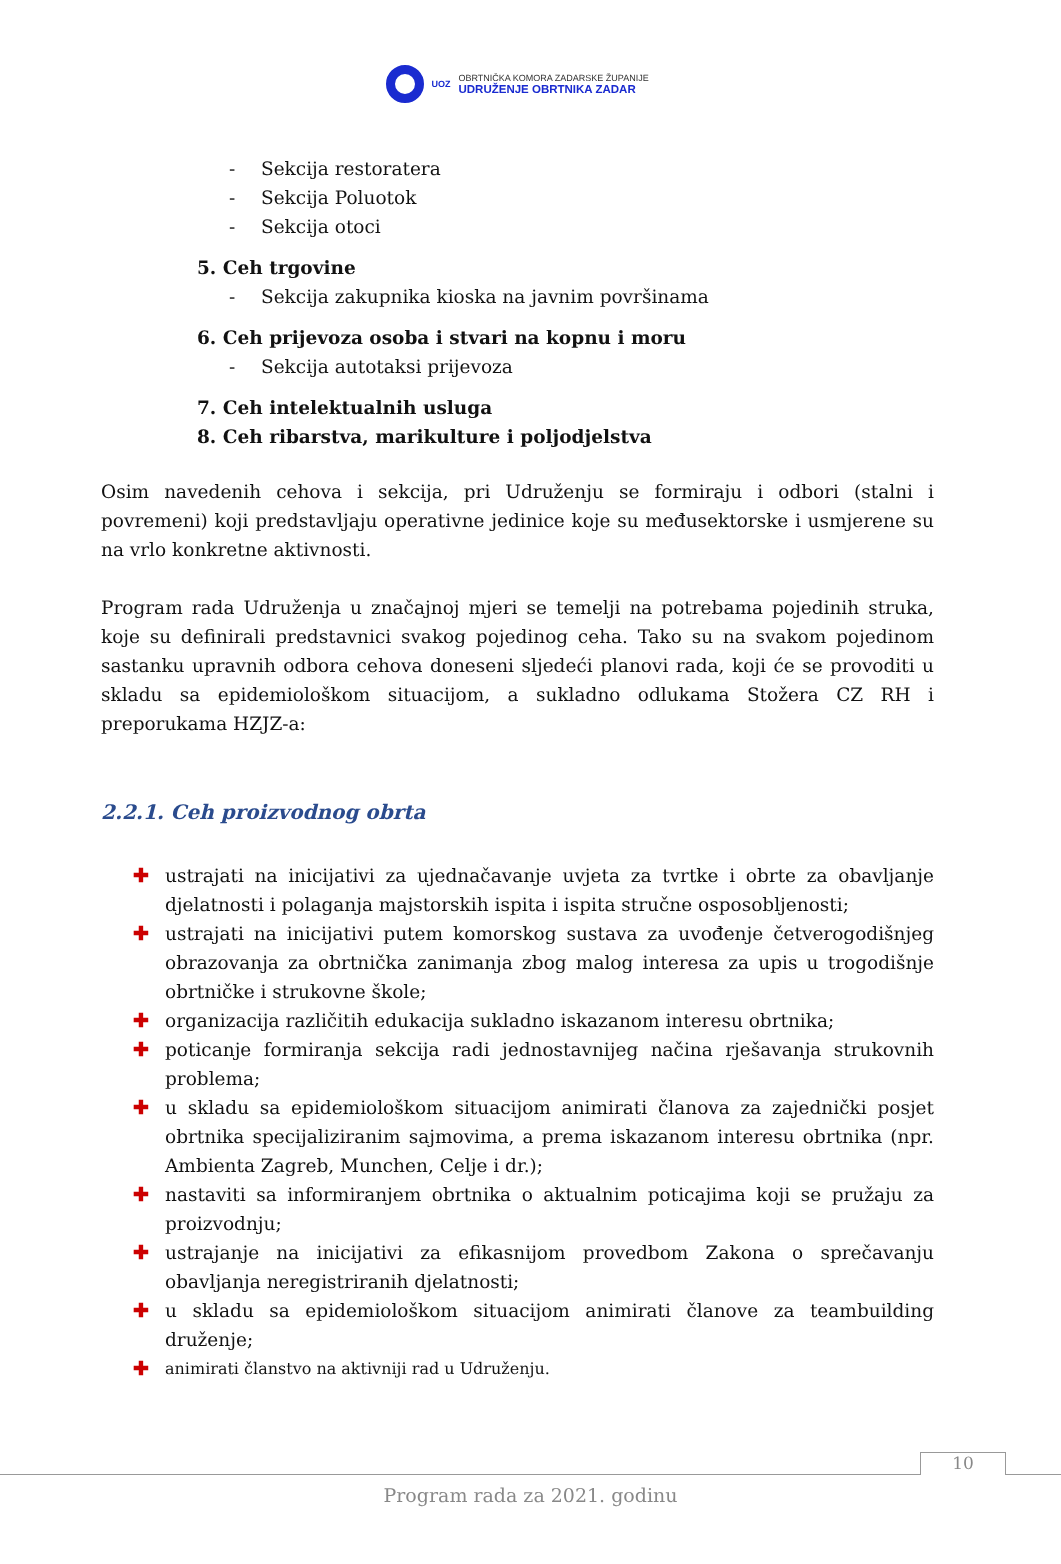UOZ
OBRTNIČKA KOMORA ZADARSKE ŽUPANIJE
UDRUŽENJE OBRTNIKA ZADAR
- Sekcija restoratera
- Sekcija Poluotok
- Sekcija otoci
5. Ceh trgovine
- Sekcija zakupnika kioska na javnim površinama
6. Ceh prijevoza osoba i stvari na kopnu i moru
- Sekcija autotaksi prijevoza
7. Ceh intelektualnih usluga
8. Ceh ribarstva, marikulture i poljodjelstva
Osim navedenih cehova i sekcija, pri Udruženju se formiraju i odbori (stalni i povremeni) koji predstavljaju operativne jedinice koje su međusektorske i usmjerene su na vrlo konkretne aktivnosti.
Program rada Udruženja u značajnoj mjeri se temelji na potrebama pojedinih struka, koje su definirali predstavnici svakog pojedinog ceha. Tako su na svakom pojedinom sastanku upravnih odbora cehova doneseni sljedeći planovi rada, koji će se provoditi u skladu sa epidemiološkom situacijom, a sukladno odlukama Stožera CZ RH i preporukama HZJZ-a:
2.2.1. Ceh proizvodnog obrta
✚ ustrajati na inicijativi za ujednačavanje uvjeta za tvrtke i obrte za obavljanje djelatnosti i polaganja majstorskih ispita i ispita stručne osposobljenosti;
✚ ustrajati na inicijativi putem komorskog sustava za uvođenje četverogodišnjeg obrazovanja za obrtnička zanimanja zbog malog interesa za upis u trogodišnje obrtničke i strukovne škole;
✚ organizacija različitih edukacija sukladno iskazanom interesu obrtnika;
✚ poticanje formiranja sekcija radi jednostavnijeg načina rješavanja strukovnih problema;
✚ u skladu sa epidemiološkom situacijom animirati članova za zajednički posjet obrtnika specijaliziranim sajmovima, a prema iskazanom interesu obrtnika (npr. Ambienta Zagreb, Munchen, Celje i dr.);
✚ nastaviti sa informiranjem obrtnika o aktualnim poticajima koji se pružaju za proizvodnju;
✚ ustrajanje na inicijativi za efikasnijom provedbom Zakona o sprečavanju obavljanja neregistriranih djelatnosti;
✚ u skladu sa epidemiološkom situacijom animirati članove za teambuilding druženje;
✚ animirati članstvo na aktivniji rad u Udruženju.
10
Program rada za 2021. godinu